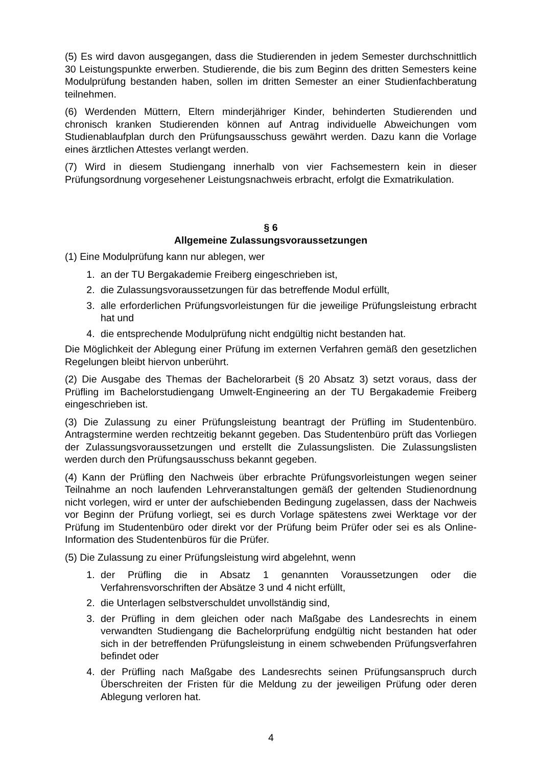(5) Es wird davon ausgegangen, dass die Studierenden in jedem Semester durchschnittlich 30 Leistungspunkte erwerben. Studierende, die bis zum Beginn des dritten Semesters keine Modulprüfung bestanden haben, sollen im dritten Semester an einer Studienfachberatung teilnehmen.
(6) Werdenden Müttern, Eltern minderjähriger Kinder, behinderten Studierenden und chronisch kranken Studierenden können auf Antrag individuelle Abweichungen vom Studienablaufplan durch den Prüfungsausschuss gewährt werden. Dazu kann die Vorlage eines ärztlichen Attestes verlangt werden.
(7) Wird in diesem Studiengang innerhalb von vier Fachsemestern kein in dieser Prüfungsordnung vorgesehener Leistungsnachweis erbracht, erfolgt die Exmatrikulation.
§ 6
Allgemeine Zulassungsvoraussetzungen
(1) Eine Modulprüfung kann nur ablegen, wer
1. an der TU Bergakademie Freiberg eingeschrieben ist,
2. die Zulassungsvoraussetzungen für das betreffende Modul erfüllt,
3. alle erforderlichen Prüfungsvorleistungen für die jeweilige Prüfungsleistung erbracht hat und
4. die entsprechende Modulprüfung nicht endgültig nicht bestanden hat.
Die Möglichkeit der Ablegung einer Prüfung im externen Verfahren gemäß den gesetzlichen Regelungen bleibt hiervon unberührt.
(2) Die Ausgabe des Themas der Bachelorarbeit (§ 20 Absatz 3) setzt voraus, dass der Prüfling im Bachelorstudiengang Umwelt-Engineering an der TU Bergakademie Freiberg eingeschrieben ist.
(3) Die Zulassung zu einer Prüfungsleistung beantragt der Prüfling im Studentenbüro. Antragstermine werden rechtzeitig bekannt gegeben. Das Studentenbüro prüft das Vorliegen der Zulassungsvoraussetzungen und erstellt die Zulassungslisten. Die Zulassungslisten werden durch den Prüfungsausschuss bekannt gegeben.
(4) Kann der Prüfling den Nachweis über erbrachte Prüfungsvorleistungen wegen seiner Teilnahme an noch laufenden Lehrveranstaltungen gemäß der geltenden Studienordnung nicht vorlegen, wird er unter der aufschiebenden Bedingung zugelassen, dass der Nachweis vor Beginn der Prüfung vorliegt, sei es durch Vorlage spätestens zwei Werktage vor der Prüfung im Studentenbüro oder direkt vor der Prüfung beim Prüfer oder sei es als Online-Information des Studentenbüros für die Prüfer.
(5) Die Zulassung zu einer Prüfungsleistung wird abgelehnt, wenn
1. der Prüfling die in Absatz 1 genannten Voraussetzungen oder die Verfahrensvorschriften der Absätze 3 und 4 nicht erfüllt,
2. die Unterlagen selbstverschuldet unvollständig sind,
3. der Prüfling in dem gleichen oder nach Maßgabe des Landesrechts in einem verwandten Studiengang die Bachelorprüfung endgültig nicht bestanden hat oder sich in der betreffenden Prüfungsleistung in einem schwebenden Prüfungsverfahren befindet oder
4. der Prüfling nach Maßgabe des Landesrechts seinen Prüfungsanspruch durch Überschreiten der Fristen für die Meldung zu der jeweiligen Prüfung oder deren Ablegung verloren hat.
4